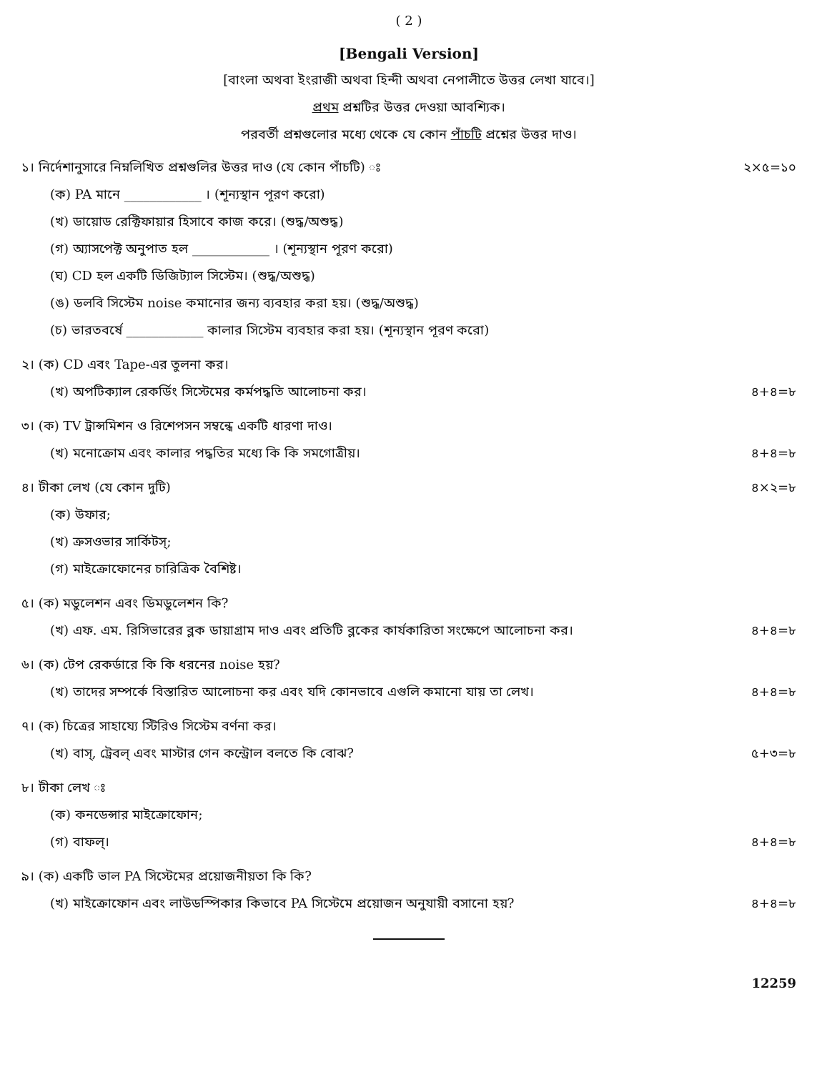( 2 )
[Bengali Version]
[বাংলা অথবা ইংরাজী অথবা হিন্দী অথবা নেপালীতে উত্তর লেখা যাবে।]
প্রথম প্রশ্নটির উত্তর দেওয়া আবশ্যিক।
পরবর্তী প্রশ্নগুলোর মধ্যে থেকে যে কোন পাঁচটি প্রশ্নের উত্তর দাও।
১। নির্দেশানুসারে নিম্নলিখিত প্রশ্নগুলির উত্তর দাও (যে কোন পাঁচটি) ঃ ২×৫=১০
(ক) PA মানে ____________ । (শূন্যস্থান পূরণ করো)
(খ) ডায়োড রেক্টিফায়ার হিসাবে কাজ করে। (শুদ্ধ/অশুদ্ধ)
(গ) অ্যাসপেক্ট অনুপাত হল ____________ । (শূন্যস্থান পূরণ করো)
(ঘ) CD হল একটি ডিজিট্যাল সিস্টেম। (শুদ্ধ/অশুদ্ধ)
(ঙ) ডলবি সিস্টেম noise কমানোর জন্য ব্যবহার করা হয়। (শুদ্ধ/অশুদ্ধ)
(চ) ভারতবর্ষে ____________ কালার সিস্টেম ব্যবহার করা হয়। (শূন্যস্থান পূরণ করো)
২। (ক) CD এবং Tape-এর তুলনা কর।
(খ) অপটিক্যাল রেকর্ডিং সিস্টেমের কর্মপদ্ধতি আলোচনা কর। ৪+৪=৮
৩। (ক) TV ট্রান্সমিশন ও রিশেপসন সম্বন্ধে একটি ধারণা দাও।
(খ) মনোক্রোম এবং কালার পদ্ধতির মধ্যে কি কি সমগোত্রীয়। ৪+৪=৮
৪। টীকা লেখ (যে কোন দুটি) ৪×২=৮
(ক) উফার;
(খ) ক্রসওভার সার্কিটস্;
(গ) মাইক্রোফোনের চারিত্রিক বৈশিষ্ট।
৫। (ক) মডুলেশন এবং ডিমডুলেশন কি?
(খ) এফ. এম. রিসিভারের ব্লক ডায়াগ্রাম দাও এবং প্রতিটি ব্লকের কার্যকারিতা সংক্ষেপে আলোচনা কর। ৪+৪=৮
৬। (ক) টেপ রেকর্ডারে কি কি ধরনের noise হয়?
(খ) তাদের সম্পর্কে বিস্তারিত আলোচনা কর এবং যদি কোনভাবে এগুলি কমানো যায় তা লেখ। ৪+৪=৮
৭। (ক) চিত্রের সাহায্যে স্টিরিও সিস্টেম বর্ণনা কর।
(খ) বাস্, ট্রেবল্ এবং মাস্টার গেন কন্ট্রোল বলতে কি বোঝ? ৫+৩=৮
৮। টীকা লেখ ঃ
(ক) কনডেন্সার মাইক্রোফোন;
(গ) বাফল্। ৪+৪=৮
৯। (ক) একটি ভাল PA সিস্টেমের প্রয়োজনীয়তা কি কি?
(খ) মাইক্রোফোন এবং লাউডস্পিকার কিভাবে PA সিস্টেমে প্রয়োজন অনুযায়ী বসানো হয়? ৪+৪=৮
12259